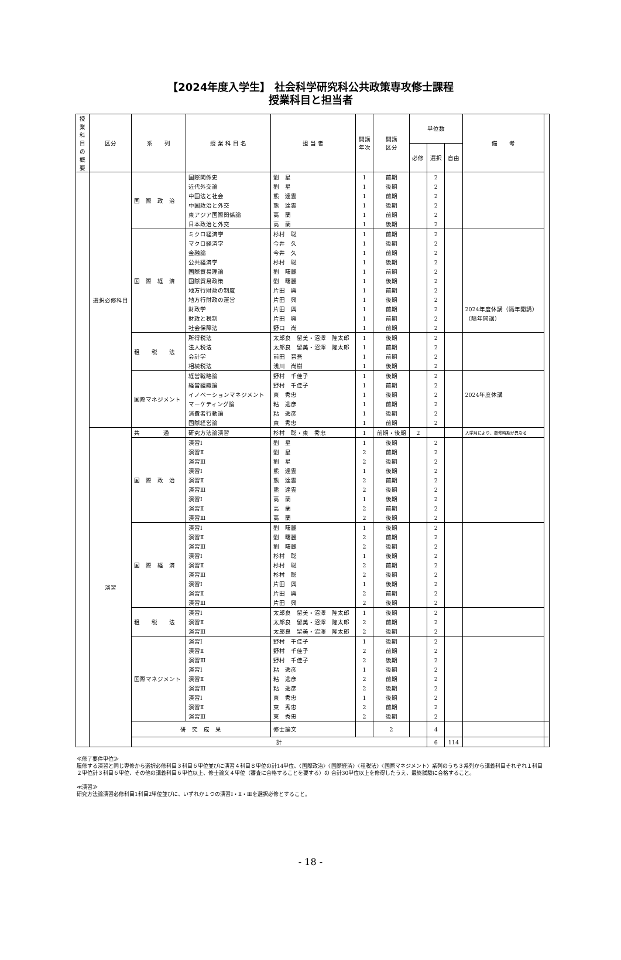【2024年度入学生】 社会科学研究科公共政策専攻修士課程
授業科目と担当者
| 授業科目の概要 | 区分 | 系 列 | 授 業 科 目 名 | 担 当 者 | 開講 年次 | 開講 区分 | 単位数 | | | 備 考 | |
| --- | --- | --- | --- | --- | --- | --- | --- | --- | --- | --- | --- |
| | | | | | | | 必修 | 選択 | 自由 | | |
| | 選択必修科目 | 国 際 政 治 | 国際関係史 | 劉 星 | 1 | 前期 | | 2 | | | |
| | | | 近代外交論 | 劉 星 | 1 | 後期 | | 2 | | | |
| | | | 中国法と社会 | 熊 達雲 | 1 | 前期 | | 2 | | | |
| | | | 中国政治と外交 | 熊 達雲 | 1 | 後期 | | 2 | | | |
| | | | 東アジア国際関係論 | 高 蘭 | 1 | 前期 | | 2 | | | |
| | | | 日本政治と外交 | 高 蘭 | 1 | 後期 | | 2 | | | |
| | | 国 際 経 済 | ミクロ経済学 | 杉村 聡 | 1 | 前期 | | 2 | | | |
| | | | マクロ経済学 | 今井 久 | 1 | 後期 | | 2 | | | |
| | | | 金融論 | 今井 久 | 1 | 前期 | | 2 | | | |
| | | | 公共経済学 | 杉村 聡 | 1 | 後期 | | 2 | | | |
| | | | 国際貿易理論 | 劉 曙麗 | 1 | 前期 | | 2 | | | |
| | | | 国際貿易政策 | 劉 曙麗 | 1 | 後期 | | 2 | | | |
| | | | 地方行財政の制度 | 片田 興 | 1 | 前期 | | 2 | | | |
| | | | 地方行財政の運営 | 片田 興 | 1 | 後期 | | 2 | | | |
| | | | 財政学 | 片田 興 | 1 | 前期 | | 2 | | 2024年度休講（隔年開講） | |
| | | | 財政と税制 | 片田 興 | 1 | 前期 | | 2 | | （隔年開講） | |
| | | | 社会保障法 | 野口 尚 | 1 | 前期 | | 2 | | | |
| | | 租 税 法 | 所得税法 | 太郎良 留美・沼澤 隆太郎 | 1 | 後期 | | 2 | | | |
| | | | 法人税法 | 太郎良 留美・沼澤 隆太郎 | 1 | 前期 | | 2 | | | |
| | | | 会計学 | 前田 晋吾 | 1 | 前期 | | 2 | | | |
| | | | 相続税法 | 浅川 尚樹 | 1 | 後期 | | 2 | | | |
| | | 国際マネジメント | 経営戦略論 | 野村 千佳子 | 1 | 後期 | | 2 | | | |
| | | | 経営組織論 | 野村 千佳子 | 1 | 前期 | | 2 | | | |
| | | | イノベーションマネジメント | 東 秀忠 | 1 | 後期 | | 2 | | 2024年度休講 | |
| | | | マーケティング論 | 粘 逸彦 | 1 | 前期 | | 2 | | | |
| | | | 消費者行動論 | 粘 逸彦 | 1 | 後期 | | 2 | | | |
| | | | 国際経営論 | 東 秀忠 | 1 | 前期 | | 2 | | | |
| | 演習 | 共 通 | 研究方法論演習 | 杉村 聡・東 秀忠 | 1 | 前期・後期 | 2 | | | 入学月により、履修時期が異なる | |
| | | 国 際 政 治 | 演習Ⅰ | 劉 星 | 1 | 後期 | | 2 | | | |
| | | | 演習Ⅱ | 劉 星 | 2 | 前期 | | 2 | | | |
| | | | 演習Ⅲ | 劉 星 | 2 | 後期 | | 2 | | | |
| | | | 演習Ⅰ | 熊 達雲 | 1 | 後期 | | 2 | | | |
| | | | 演習Ⅱ | 熊 達雲 | 2 | 前期 | | 2 | | | |
| | | | 演習Ⅲ | 熊 達雲 | 2 | 後期 | | 2 | | | |
| | | | 演習Ⅰ | 高 蘭 | 1 | 後期 | | 2 | | | |
| | | | 演習Ⅱ | 高 蘭 | 2 | 前期 | | 2 | | | |
| | | | 演習Ⅲ | 高 蘭 | 2 | 後期 | | 2 | | | |
| | | 国 際 経 済 | 演習Ⅰ | 劉 曙麗 | 1 | 後期 | | 2 | | | |
| | | | 演習Ⅱ | 劉 曙麗 | 2 | 前期 | | 2 | | | |
| | | | 演習Ⅲ | 劉 曙麗 | 2 | 後期 | | 2 | | | |
| | | | 演習Ⅰ | 杉村 聡 | 1 | 後期 | | 2 | | | |
| | | | 演習Ⅱ | 杉村 聡 | 2 | 前期 | | 2 | | | |
| | | | 演習Ⅲ | 杉村 聡 | 2 | 後期 | | 2 | | | |
| | | | 演習Ⅰ | 片田 興 | 1 | 後期 | | 2 | | | |
| | | | 演習Ⅱ | 片田 興 | 2 | 前期 | | 2 | | | |
| | | | 演習Ⅲ | 片田 興 | 2 | 後期 | | 2 | | | |
| | | 租 税 法 | 演習Ⅰ | 太郎良 留美・沼澤 隆太郎 | 1 | 後期 | | 2 | | | |
| | | | 演習Ⅱ | 太郎良 留美・沼澤 隆太郎 | 2 | 前期 | | 2 | | | |
| | | | 演習Ⅲ | 太郎良 留美・沼澤 隆太郎 | 2 | 後期 | | 2 | | | |
| | | 国際マネジメント | 演習Ⅰ | 野村 千佳子 | 1 | 後期 | | 2 | | | |
| | | | 演習Ⅱ | 野村 千佳子 | 2 | 前期 | | 2 | | | |
| | | | 演習Ⅲ | 野村 千佳子 | 2 | 後期 | | 2 | | | |
| | | | 演習Ⅰ | 粘 逸彦 | 1 | 後期 | | 2 | | | |
| | | | 演習Ⅱ | 粘 逸彦 | 2 | 前期 | | 2 | | | |
| | | | 演習Ⅲ | 粘 逸彦 | 2 | 後期 | | 2 | | | |
| | | | 演習Ⅰ | 東 秀忠 | 1 | 後期 | | 2 | | | |
| | | | 演習Ⅱ | 東 秀忠 | 2 | 前期 | | 2 | | | |
| | | | 演習Ⅲ | 東 秀忠 | 2 | 後期 | | 2 | | | |
| | | 研 究 成 果 | | 修士論文 | | 2 | | 4 | | | |
| | | 計 | | | | | | 6 | 114 | | |
≪修了要件単位≫
履修する演習と同じ専修から選択必修科目３科目６単位並びに演習４科目８単位の計14単位、〈国際政治〉〈国際経済〉〈租税法〉〈国際マネジメント〉系列のうち３系列から講義科目それぞれ１科目２単位計３科目６単位、その他の講義科目６単位以上、修士論文４単位（審査に合格することを要する）の 合計30単位以上を修得したうえ、最終試験に合格すること。
≪演習≫
研究方法論演習必修科目1科目2単位並びに、いずれか１つの演習Ⅰ・Ⅱ・Ⅲを選択必修とすること。
- 18 -